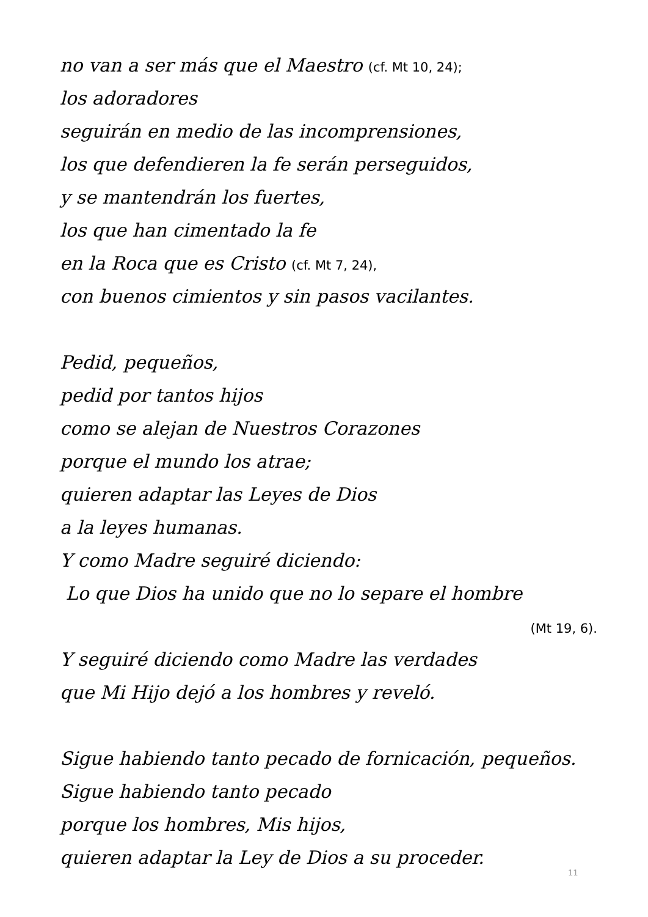no van a ser más que el Maestro (cf. Mt 10, 24);
los adoradores
seguirán en medio de las incomprensiones,
los que defendieren la fe serán perseguidos,
y se mantendrán los fuertes,
los que han cimentado la fe
en la Roca que es Cristo (cf. Mt 7, 24),
con buenos cimientos y sin pasos vacilantes.
Pedid, pequeños,
pedid por tantos hijos
como se alejan de Nuestros Corazones
porque el mundo los atrae;
quieren adaptar las Leyes de Dios
a la leyes humanas.
Y como Madre seguiré diciendo:
Lo que Dios ha unido que no lo separe el hombre
(Mt 19, 6).
Y seguiré diciendo como Madre las verdades
que Mi Hijo dejó a los hombres y reveló.
Sigue habiendo tanto pecado de fornicación, pequeños.
Sigue habiendo tanto pecado
porque los hombres, Mis hijos,
quieren adaptar la Ley de Dios a su proceder.
11